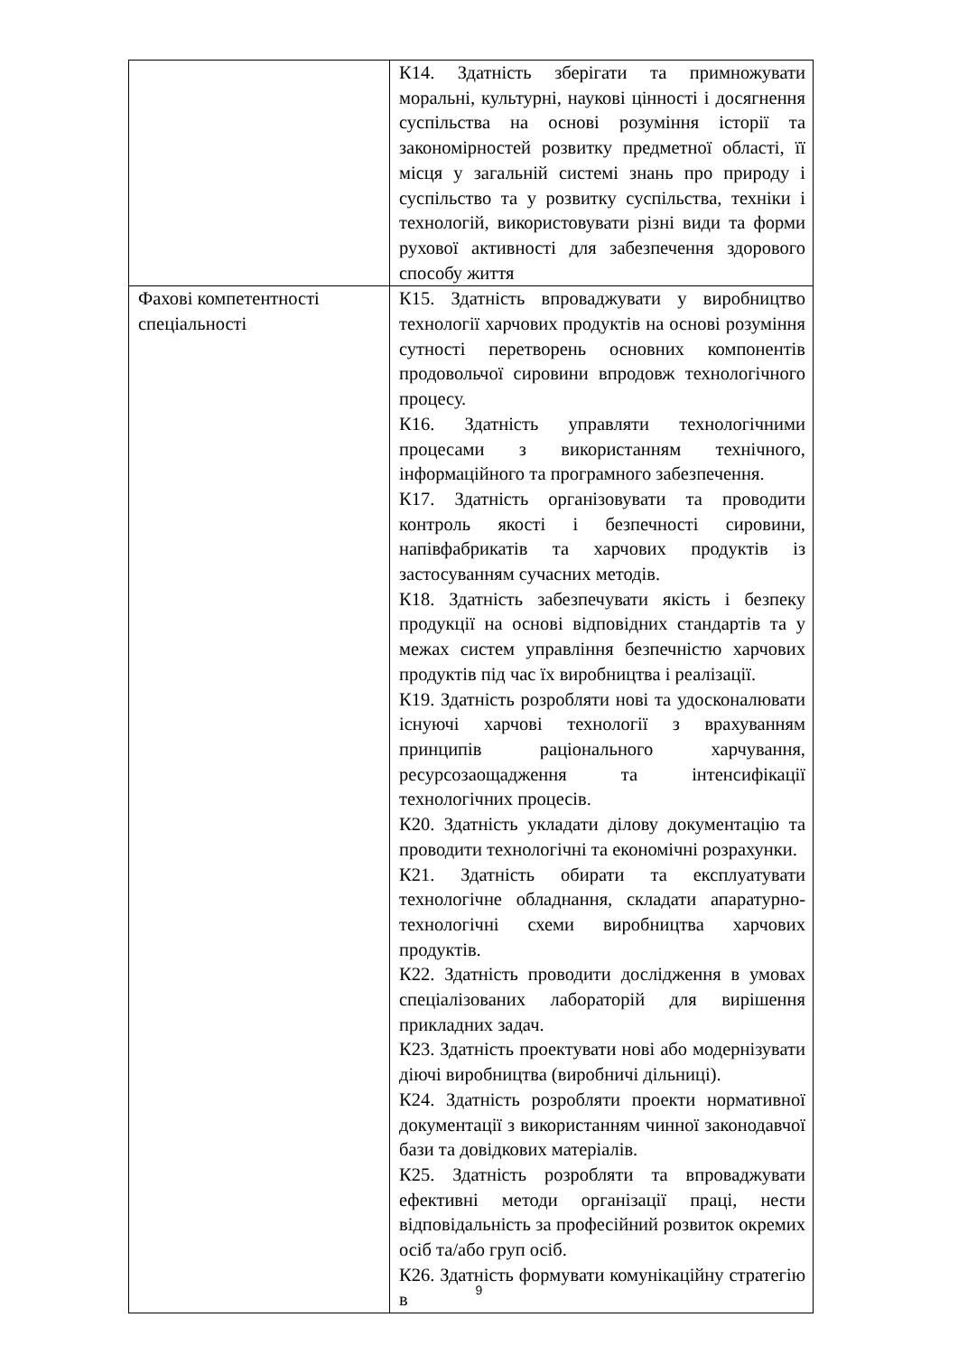| | К14. Здатність зберігати та примножувати моральні, культурні, наукові цінності і досягнення суспільства на основі розуміння історії та закономірностей розвитку предметної області, її місця у загальній системі знань про природу і суспільство та у розвитку суспільства, техніки і технологій, використовувати різні види та форми рухової активності для забезпечення здорового способу життя |
| Фахові компетентності спеціальності | К15. Здатність впроваджувати у виробництво технології харчових продуктів на основі розуміння сутності перетворень основних компонентів продовольчої сировини впродовж технологічного процесу. К16. Здатність управляти технологічними процесами з використанням технічного, інформаційного та програмного забезпечення. К17. Здатність організовувати та проводити контроль якості і безпечності сировини, напівфабрикатів та харчових продуктів із застосуванням сучасних методів. К18. Здатність забезпечувати якість і безпеку продукції на основі відповідних стандартів та у межах систем управління безпечністю харчових продуктів під час їх виробництва і реалізації. К19. Здатність розробляти нові та удосконалювати існуючі харчові технології з врахуванням принципів раціонального харчування, ресурсозаощадження та інтенсифікації технологічних процесів. К20. Здатність укладати ділову документацію та проводити технологічні та економічні розрахунки. К21. Здатність обирати та експлуатувати технологічне обладнання, складати апаратурно-технологічні схеми виробництва харчових продуктів. К22. Здатність проводити дослідження в умовах спеціалізованих лабораторій для вирішення прикладних задач. К23. Здатність проектувати нові або модернізувати діючі виробництва (виробничі дільниці). К24. Здатність розробляти проекти нормативної документації з використанням чинної законодавчої бази та довідкових матеріалів. К25. Здатність розробляти та впроваджувати ефективні методи організації праці, нести відповідальність за професійний розвиток окремих осіб та/або груп осіб. К26. Здатність формувати комунікаційну стратегію в |
9